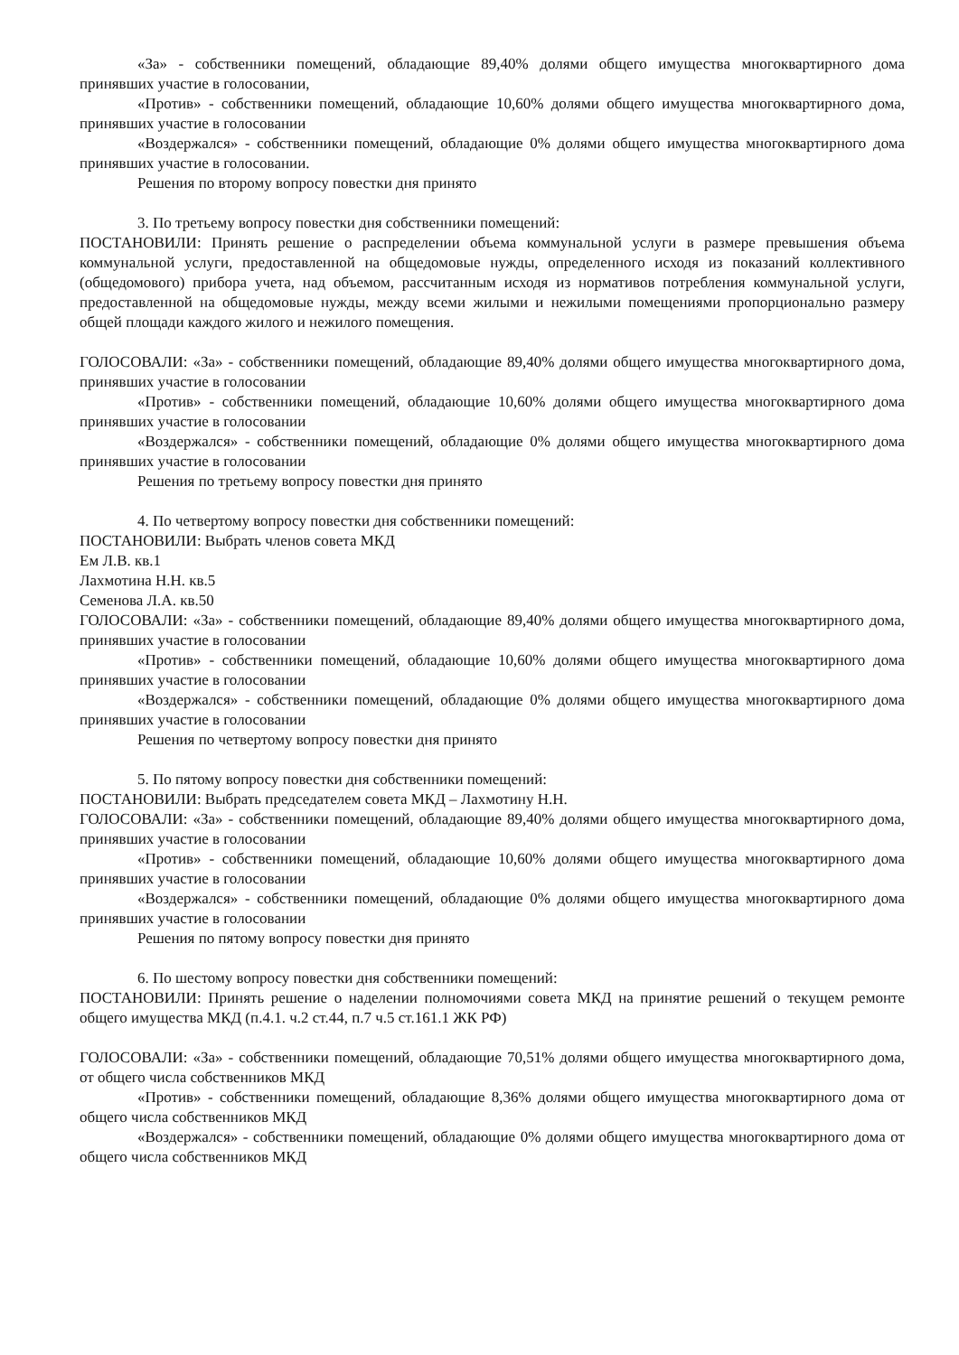«За» - собственники помещений, обладающие 89,40% долями общего имущества многоквартирного дома принявших участие в голосовании,
«Против» - собственники помещений, обладающие 10,60% долями общего имущества многоквартирного дома, принявших участие в голосовании
«Воздержался» - собственники помещений, обладающие 0% долями общего имущества многоквартирного дома принявших участие в голосовании.
Решения по второму вопросу повестки дня принято
3. По третьему вопросу повестки дня собственники помещений:
ПОСТАНОВИЛИ: Принять решение о распределении объема коммунальной услуги в размере превышения объема коммунальной услуги, предоставленной на общедомовые нужды, определенного исходя из показаний коллективного (общедомового) прибора учета, над объемом, рассчитанным исходя из нормативов потребления коммунальной услуги, предоставленной на общедомовые нужды, между всеми жилыми и нежилыми помещениями пропорционально размеру общей площади каждого жилого и нежилого помещения.
ГОЛОСОВАЛИ: «За» - собственники помещений, обладающие 89,40% долями общего имущества многоквартирного дома, принявших участие в голосовании
«Против» - собственники помещений, обладающие 10,60% долями общего имущества многоквартирного дома принявших участие в голосовании
«Воздержался» - собственники помещений, обладающие 0% долями общего имущества многоквартирного дома принявших участие в голосовании
Решения по третьему вопросу повестки дня принято
4. По четвертому вопросу повестки дня собственники помещений:
ПОСТАНОВИЛИ: Выбрать членов совета МКД
Ем Л.В. кв.1
Лахмотина Н.Н. кв.5
Семенова Л.А. кв.50
ГОЛОСОВАЛИ: «За» - собственники помещений, обладающие 89,40% долями общего имущества многоквартирного дома, принявших участие в голосовании
«Против» - собственники помещений, обладающие 10,60% долями общего имущества многоквартирного дома принявших участие в голосовании
«Воздержался» - собственники помещений, обладающие 0% долями общего имущества многоквартирного дома принявших участие в голосовании
Решения по четвертому вопросу повестки дня принято
5. По пятому вопросу повестки дня собственники помещений:
ПОСТАНОВИЛИ: Выбрать председателем совета МКД – Лахмотину Н.Н.
ГОЛОСОВАЛИ: «За» - собственники помещений, обладающие 89,40% долями общего имущества многоквартирного дома, принявших участие в голосовании
«Против» - собственники помещений, обладающие 10,60% долями общего имущества многоквартирного дома принявших участие в голосовании
«Воздержался» - собственники помещений, обладающие 0% долями общего имущества многоквартирного дома принявших участие в голосовании
Решения по пятому вопросу повестки дня принято
6. По шестому вопросу повестки дня собственники помещений:
ПОСТАНОВИЛИ: Принять решение о наделении полномочиями совета МКД на принятие решений о текущем ремонте общего имущества МКД (п.4.1. ч.2 ст.44, п.7 ч.5 ст.161.1 ЖК РФ)
ГОЛОСОВАЛИ: «За» - собственники помещений, обладающие 70,51% долями общего имущества многоквартирного дома, от общего числа собственников МКД
«Против» - собственники помещений, обладающие 8,36% долями общего имущества многоквартирного дома от общего числа собственников МКД
«Воздержался» - собственники помещений, обладающие 0% долями общего имущества многоквартирного дома от общего числа собственников МКД